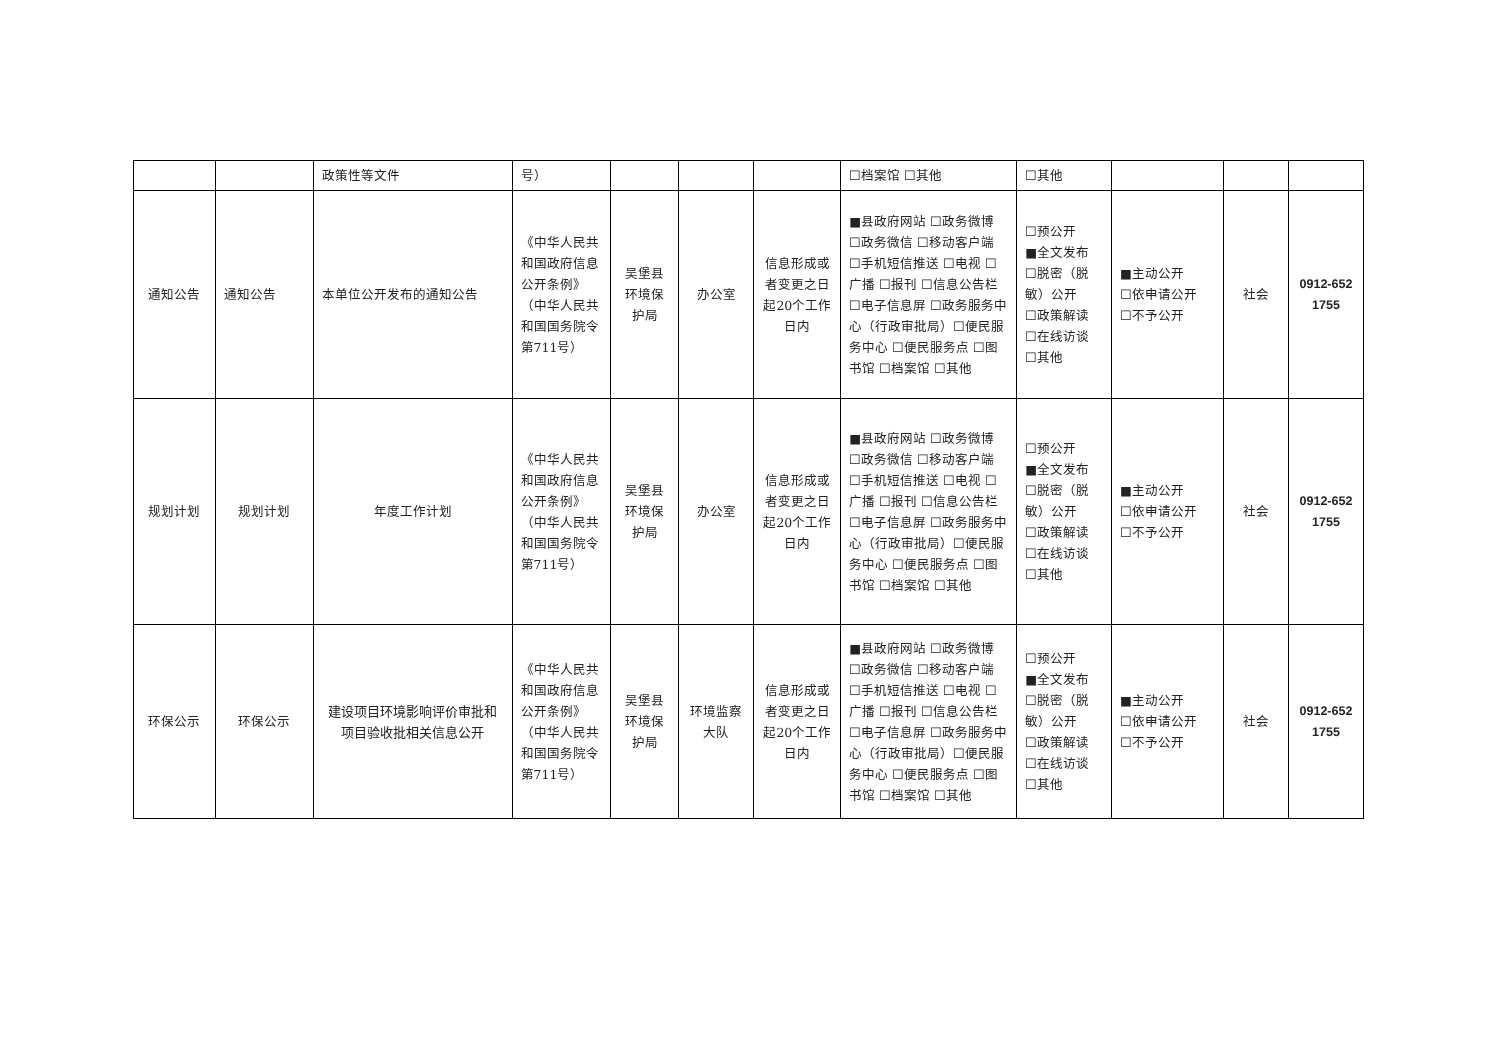| | | 政策性等文件 | 号） | | | | ☐档案馆 ☐其他 | ☐其他 | | | |
| 通知公告 | 通知公告 | 本单位公开发布的通知公告 | 《中华人民共和国政府信息公开条例》（中华人民共和国国务院令第711号） | 吴堡县环境保护局 | 办公室 | 信息形成或者变更之日起20个工作日内 | ■县政府网站 ☐政务微博 ☐政务微信 ☐移动客户端 ☐手机短信推送 ☐电视 ☐广播 ☐报刊 ☐信息公告栏 ☐电子信息屏 ☐政务服务中心（行政审批局）☐便民服务中心 ☐便民服务点 ☐图书馆 ☐档案馆 ☐其他 | ☐预公开 ■全文发布 ☐脱密（脱敏）公开 ☐政策解读 ☐在线访谈 ☐其他 | ■主动公开 ☐依申请公开 ☐不予公开 | 社会 | 0912-652 1755 |
| 规划计划 | 规划计划 | 年度工作计划 | 《中华人民共和国政府信息公开条例》（中华人民共和国国务院令第711号） | 吴堡县环境保护局 | 办公室 | 信息形成或者变更之日起20个工作日内 | ■县政府网站 ☐政务微博 ☐政务微信 ☐移动客户端 ☐手机短信推送 ☐电视 ☐广播 ☐报刊 ☐信息公告栏 ☐电子信息屏 ☐政务服务中心（行政审批局）☐便民服务中心 ☐便民服务点 ☐图书馆 ☐档案馆 ☐其他 | ☐预公开 ■全文发布 ☐脱密（脱敏）公开 ☐政策解读 ☐在线访谈 ☐其他 | ■主动公开 ☐依申请公开 ☐不予公开 | 社会 | 0912-652 1755 |
| 环保公示 | 环保公示 | 建设项目环境影响评价审批和项目验收批相关信息公开 | 《中华人民共和国政府信息公开条例》（中华人民共和国国务院令第711号） | 吴堡县环境保护局 | 环境监察大队 | 信息形成或者变更之日起20个工作日内 | ■县政府网站 ☐政务微博 ☐政务微信 ☐移动客户端 ☐手机短信推送 ☐电视 ☐广播 ☐报刊 ☐信息公告栏 ☐电子信息屏 ☐政务服务中心（行政审批局）☐便民服务中心 ☐便民服务点 ☐图书馆 ☐档案馆 ☐其他 | ☐预公开 ■全文发布 ☐脱密（脱敏）公开 ☐政策解读 ☐在线访谈 ☐其他 | ■主动公开 ☐依申请公开 ☐不予公开 | 社会 | 0912-652 1755 |